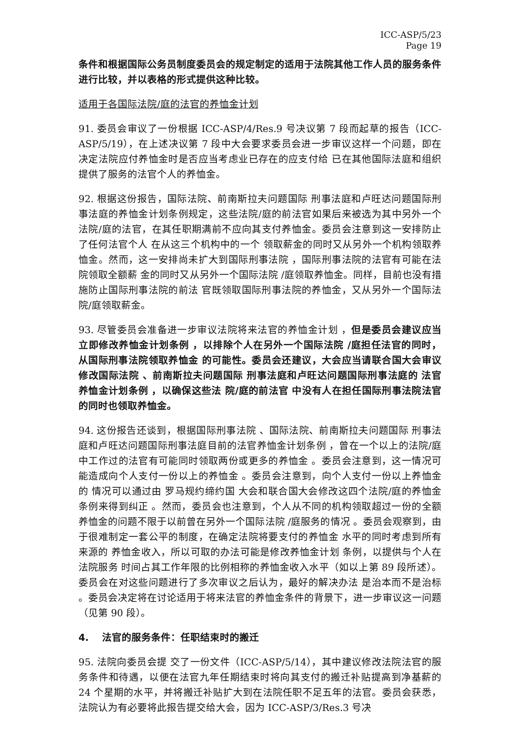ICC-ASP/5/23
Page 19
条件和根据国际公务员制度委员会的规定制定的适用于法院其他工作人员的服务条件进行比较，并以表格的形式提供这种比较。
适用于各国际法院/庭的法官的养恤金计划
91. 委员会审议了一份根据 ICC-ASP/4/Res.9 号决议第 7 段而起草的报告（ICC-ASP/5/19），在上述决议第 7 段中大会要求委员会进一步审议这样一个问题，即在决定法院应付养恤金时是否应当考虑业已存在的应支付给 已在其他国际法庭和组织提供了服务的法官个人的养恤金。
92. 根据这份报告，国际法院、前南斯拉夫问题国际 刑事法庭和卢旺达问题国际刑事法庭的养恤金计划条例规定，这些法院/庭的前法官如果后来被选为其中另外一个法院/庭的法官，在其任职期满前不应向其支付养恤金。委员会注意到这一安排防止了任何法官个人 在从这三个机构中的一个 领取薪金的同时又从另外一个机构领取养恤金。然而，这一安排尚未扩大到国际刑事法院 ，国际刑事法院的法官有可能在法院领取全额薪 金的同时又从另外一个国际法院 /庭领取养恤金。同样，目前也没有措施防止国际刑事法院的前法 官既领取国际刑事法院的养恤金，又从另外一个国际法院/庭领取薪金。
93. 尽管委员会准备进一步审议法院将来法官的养恤金计划 ，但是委员会建议应当立即修改养恤金计划条例 ，以排除个人在另外一个国际法院 /庭担任法官的同时，从国际刑事法院领取养恤金 的可能性。委员会还建议，大会应当请联合国大会审议修改国际法院 、前南斯拉夫问题国际 刑事法庭和卢旺达问题国际刑事法庭的 法官养恤金计划条例 ，以确保这些法 院/庭的前法官 中没有人在担任国际刑事法院法官的同时也领取养恤金。
94. 这份报告还谈到，根据国际刑事法院 、国际法院、前南斯拉夫问题国际 刑事法庭和卢旺达问题国际刑事法庭目前的法官养恤金计划条例 ，曾在一个以上的法院/庭中工作过的法官有可能同时领取两份或更多的养恤金 。委员会注意到，这一情况可能造成向个人支付一份以上的养恤金 。委员会注意到，向个人支付一份以上养恤金的 情况可以通过由 罗马规约缔约国 大会和联合国大会修改这四个法院/庭的养恤金条例来得到纠正 。然而，委员会也注意到，个人从不同的机构领取超过一份的全额养恤金的问题不限于以前曾在另外一个国际法院 /庭服务的情况 。委员会观察到，由于很难制定一套公平的制度，在确定法院将要支付的养恤金 水平的同时考虑到所有来源的 养恤金收入，所以可取的办法可能是修改养恤金计划 条例，以提供与个人在法院服务 时间占其工作年限的比例相称的养恤金收入水平（如以上第 89 段所述）。委员会在对这些问题进行了多次审议之后认为，最好的解决办法 是治本而不是治标 。委员会决定将在讨论适用于将来法官的养恤金条件的背景下，进一步审议这一问题（见第 90 段）。
4. 法官的服务条件：任职结束时的搬迁
95. 法院向委员会提 交了一份文件（ICC-ASP/5/14），其中建议修改法院法官的服务条件和待遇，以便在法官九年任期结束时将向其支付的搬迁补贴提高到净基薪的 24 个星期的水平，并将搬迁补贴扩大到在法院任职不足五年的法官。委员会获悉，法院认为有必要将此报告提交给大会，因为 ICC-ASP/3/Res.3 号决